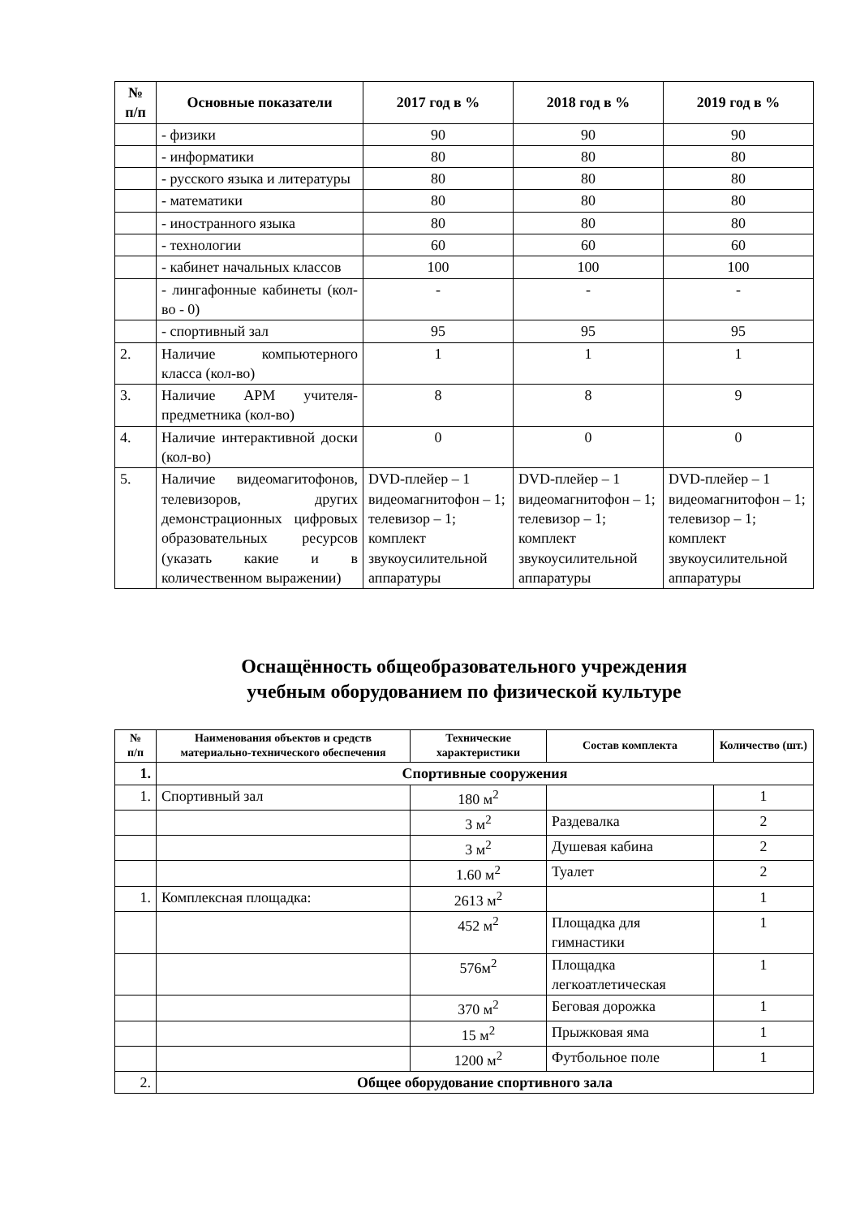| № п/п | Основные показатели | 2017 год в % | 2018 год в % | 2019 год в % |
| --- | --- | --- | --- | --- |
| | - физики | 90 | 90 | 90 |
| | - информатики | 80 | 80 | 80 |
| | - русского языка и литературы | 80 | 80 | 80 |
| | - математики | 80 | 80 | 80 |
| | - иностранного языка | 80 | 80 | 80 |
| | - технологии | 60 | 60 | 60 |
| | - кабинет начальных классов | 100 | 100 | 100 |
| | - лингафонные кабинеты (кол-во - 0) | - | - | - |
| | - спортивный зал | 95 | 95 | 95 |
| 2. | Наличие компьютерного класса (кол-во) | 1 | 1 | 1 |
| 3. | Наличие АРМ учителя-предметника (кол-во) | 8 | 8 | 9 |
| 4. | Наличие интерактивной доски (кол-во) | 0 | 0 | 0 |
| 5. | Наличие видеомагитофонов, телевизоров, других демонстрационных цифровых образовательных ресурсов (указать какие и в количественном выражении) | DVD-плейер – 1 видеомагнитофон – 1; телевизор – 1; комплект звукоусилительной аппаратуры | DVD-плейер – 1 видеомагнитофон – 1; телевизор – 1; комплект звукоусилительной аппаратуры | DVD-плейер – 1 видеомагнитофон – 1; телевизор – 1; комплект звукоусилительной аппаратуры |
Оснащённость общеобразовательного учреждения
учебным оборудованием по физической культуре
| № п/п | Наименования объектов и средств материально-технического обеспечения | Технические характеристики | Состав комплекта | Количество (шт.) |
| --- | --- | --- | --- | --- |
| 1. | Спортивные сооружения | | | |
| 1. | Спортивный зал | 180 м<sup>2</sup> | | 1 |
| | | 3 м<sup>2</sup> | Раздевалка | 2 |
| | | 3 м<sup>2</sup> | Душевая кабина | 2 |
| | | 1.60 м<sup>2</sup> | Туалет | 2 |
| 1. | Комплексная площадка: | 2613 м<sup>2</sup> | | 1 |
| | | 452 м<sup>2</sup> | Площадка для гимнастики | 1 |
| | | 576м<sup>2</sup> | Площадка легкоатлетическая | 1 |
| | | 370 м<sup>2</sup> | Беговая дорожка | 1 |
| | | 15 м<sup>2</sup> | Прыжковая яма | 1 |
| | | 1200 м<sup>2</sup> | Футбольное поле | 1 |
| 2. | Общее оборудование спортивного зала | | | |